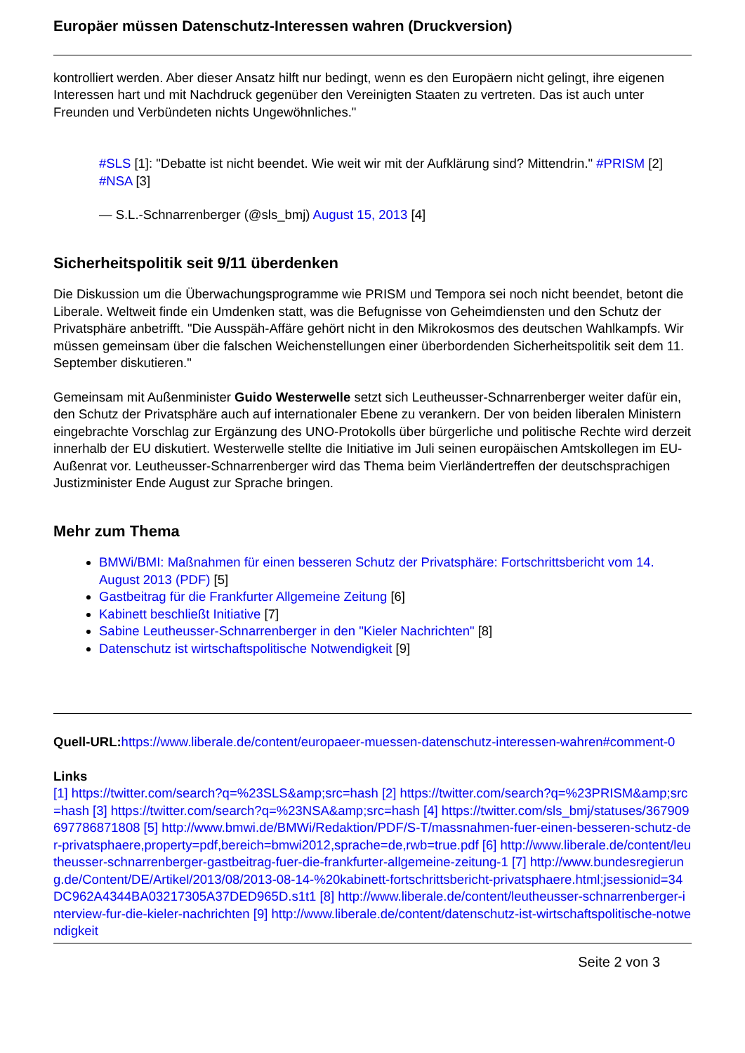Europäer müssen Datenschutz-Interessen wahren (Druckversion)
kontrolliert werden. Aber dieser Ansatz hilft nur bedingt, wenn es den Europäern nicht gelingt, ihre eigenen Interessen hart und mit Nachdruck gegenüber den Vereinigten Staaten zu vertreten. Das ist auch unter Freunden und Verbündeten nichts Ungewöhnliches."
#SLS [1]: "Debatte ist nicht beendet. Wie weit wir mit der Aufklärung sind? Mittendrin." #PRISM [2] #NSA [3]
— S.L.-Schnarrenberger (@sls_bmj) August 15, 2013 [4]
Sicherheitspolitik seit 9/11 überdenken
Die Diskussion um die Überwachungsprogramme wie PRISM und Tempora sei noch nicht beendet, betont die Liberale. Weltweit finde ein Umdenken statt, was die Befugnisse von Geheimdiensten und den Schutz der Privatsphäre anbetrifft. "Die Ausspäh-Affäre gehört nicht in den Mikrokosmos des deutschen Wahlkampfs. Wir müssen gemeinsam über die falschen Weichenstellungen einer überbordenden Sicherheitspolitik seit dem 11. September diskutieren."
Gemeinsam mit Außenminister Guido Westerwelle setzt sich Leutheusser-Schnarrenberger weiter dafür ein, den Schutz der Privatsphäre auch auf internationaler Ebene zu verankern. Der von beiden liberalen Ministern eingebrachte Vorschlag zur Ergänzung des UNO-Protokolls über bürgerliche und politische Rechte wird derzeit innerhalb der EU diskutiert. Westerwelle stellte die Initiative im Juli seinen europäischen Amtskollegen im EU-Außenrat vor. Leutheusser-Schnarrenberger wird das Thema beim Vierländertreffen der deutschsprachigen Justizminister Ende August zur Sprache bringen.
Mehr zum Thema
BMWi/BMI: Maßnahmen für einen besseren Schutz der Privatsphäre: Fortschrittsbericht vom 14. August 2013 (PDF) [5]
Gastbeitrag für die Frankfurter Allgemeine Zeitung [6]
Kabinett beschließt Initiative [7]
Sabine Leutheusser-Schnarrenberger in den "Kieler Nachrichten" [8]
Datenschutz ist wirtschaftspolitische Notwendigkeit [9]
Quell-URL: https://www.liberale.de/content/europaeer-muessen-datenschutz-interessen-wahren#comment-0
Links
[1] https://twitter.com/search?q=%23SLS&amp;src=hash [2] https://twitter.com/search?q=%23PRISM&amp;src=hash [3] https://twitter.com/search?q=%23NSA&amp;src=hash [4] https://twitter.com/sls_bmj/statuses/367909697786871808 [5] http://www.bmwi.de/BMWi/Redaktion/PDF/S-T/massnahmen-fuer-einen-besseren-schutz-der-privatsphaere,property=pdf,bereich=bmwi2012,sprache=de,rwb=true.pdf [6] http://www.liberale.de/content/leutheusser-schnarrenberger-gastbeitrag-fuer-die-frankfurter-allgemeine-zeitung-1 [7] http://www.bundesregierung.de/Content/DE/Artikel/2013/08/2013-08-14-%20kabinett-fortschrittsbericht-privatsphaere.html;jsessionid=34DC962A4344BA03217305A37DED965D.s1t1 [8] http://www.liberale.de/content/leutheusser-schnarrenberger-interview-fur-die-kieler-nachrichten [9] http://www.liberale.de/content/datenschutz-ist-wirtschaftspolitische-notwendigkeit
Seite 2 von 3